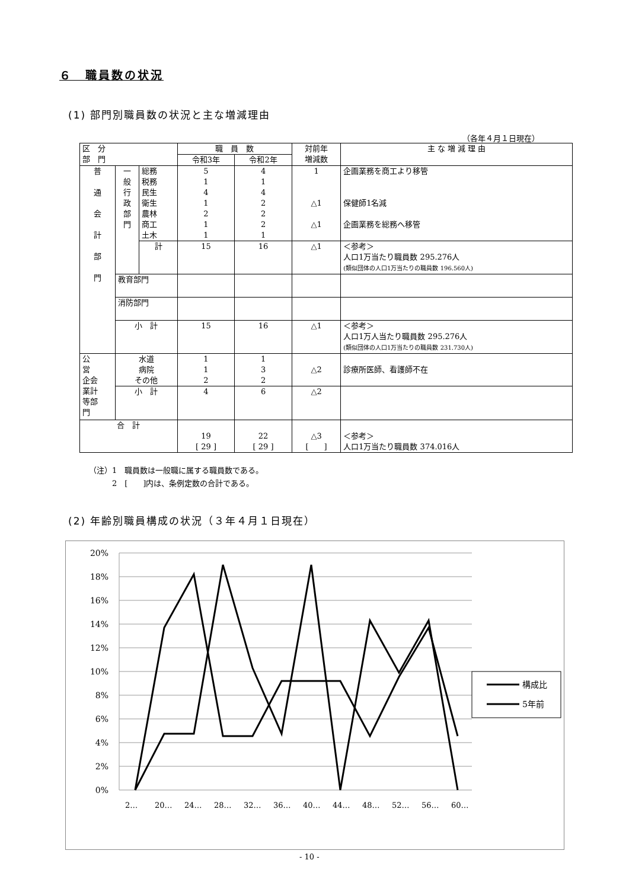６　職員数の状況
(1) 部門別職員数の状況と主な増減理由
（各年４月１日現在）
| 区 分 部 門 | | | 職 員 数 | | 対前年 増減数 | 主 な 増 減 理 由 |
| --- | --- | --- | --- | --- | --- | --- |
| | | | 令和3年 | 令和2年 | | |
| 普 通 会 計 部 門 | 一 般 行 政 部 門 | 総務 税務 民生 衛生 農林 商工 土木 | 5 1 4 1 2 1 1 | 4 1 4 2 2 2 1 | 1 △1 △1 | 企画業務を商工より移管 保健師1名減 企画業務を総務へ移管 |
| | | 計 | 15 | 16 | △1 | ＜参考＞ 人口1万当たり職員数 295.276人 (類似団体の人口1万当たりの職員数 196.560人) |
| | 教育部門 | | | | | |
| | 消防部門 | | | | | |
| | 小 計 | | 15 | 16 | △1 | ＜参考＞ 人口1万人当たり職員数 295.276人 (類似団体の人口1万当たりの職員数 231.730人) |
| 公 営 企会 業計 等部 門 | 水道 病院 その他 | | 1 1 2 | 1 3 2 | △2 | 診療所医師、看護師不在 |
| | 小 計 | | 4 | 6 | △2 | |
| 合 計 | | | 19 [ 29 ] | 22 [ 29 ] | △3 [ ] | ＜参考＞ 人口1万当たり職員数 374.016人 |
（注）1　職員数は一般職に属する職員数である。
　　　2　[　　]内は、条例定数の合計である。
(2) 年齢別職員構成の状況（３年４月１日現在）
20%
18%
16%
14%
12%
10%
8%
6%
4%
2%
0%
2…
20…
24…
28…
32…
36…
40…
44…
48…
52…
56…
60…
構成比
5年前
- 10 -